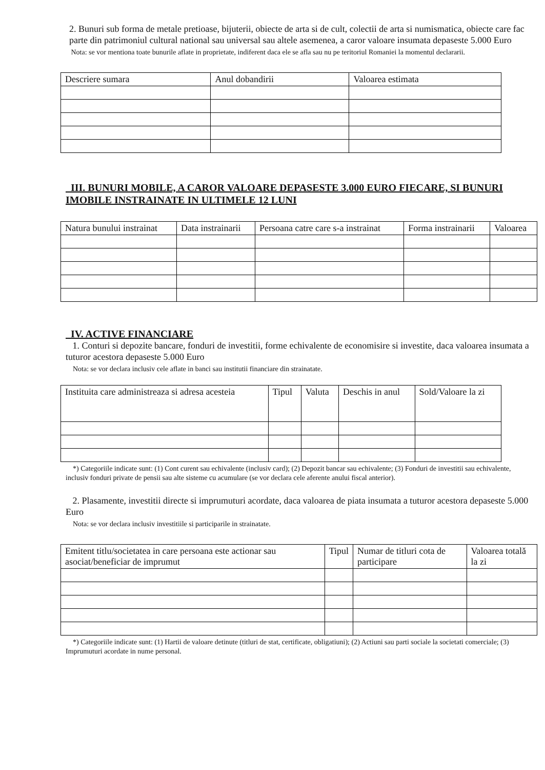2. Bunuri sub forma de metale pretioase, bijuterii, obiecte de arta si de cult, colectii de arta si numismatica, obiecte care fac parte din patrimoniul cultural national sau universal sau altele asemenea, a caror valoare insumata depaseste 5.000 Euro
Nota: se vor mentiona toate bunurile aflate in proprietate, indiferent daca ele se afla sau nu pe teritoriul Romaniei la momentul declararii.
| Descriere sumara | Anul dobandirii | Valoarea estimata |
III. BUNURI MOBILE, A CAROR VALOARE DEPASESTE 3.000 EURO FIECARE, SI BUNURI IMOBILE INSTRAINATE IN ULTIMELE 12 LUNI
| Natura bunului instrainat | Data instrainarii | Persoana catre care s-a instrainat | Forma instrainarii | Valoarea |
IV. ACTIVE FINANCIARE
1. Conturi si depozite bancare, fonduri de investitii, forme echivalente de economisire si investite, daca valoarea insumata a tuturor acestora depaseste 5.000 Euro
Nota: se vor declara inclusiv cele aflate in banci sau institutii financiare din strainatate.
| Instituita care administreaza si adresa acesteia | Tipul | Valuta | Deschis in anul | Sold/Valoare la zi |
*) Categoriile indicate sunt: (1) Cont curent sau echivalente (inclusiv card); (2) Depozit bancar sau echivalente; (3) Fonduri de investitii sau echivalente, inclusiv fonduri private de pensii sau alte sisteme cu acumulare (se vor declara cele aferente anului fiscal anterior).
2. Plasamente, investitii directe si imprumuturi acordate, daca valoarea de piata insumata a tuturor acestora depaseste 5.000 Euro
Nota: se vor declara inclusiv investitiile si participarile in strainatate.
| Emitent titlu/societatea in care persoana este actionar sau asociat/beneficiar de imprumut | Tipul | Numar de titluri cota de participare | Valoarea totală la zi |
*) Categoriile indicate sunt: (1) Hartii de valoare detinute (titluri de stat, certificate, obligatiuni); (2) Actiuni sau parti sociale la societati comerciale; (3) Imprumuturi acordate in nume personal.